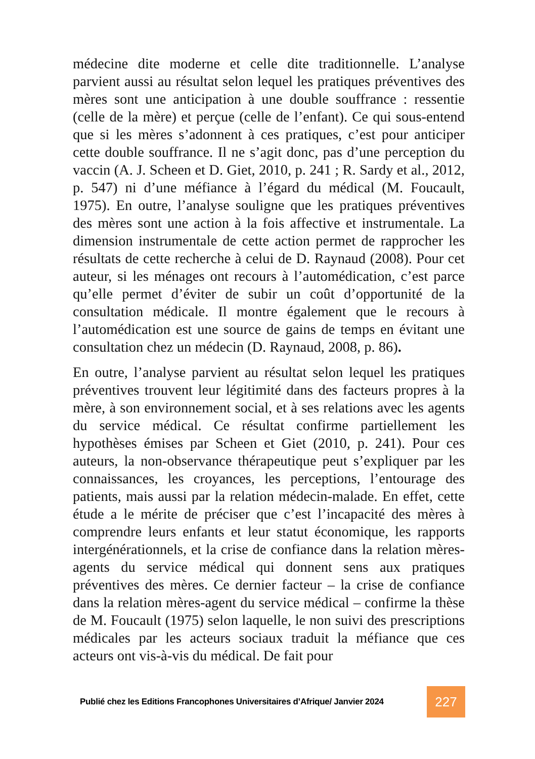médecine dite moderne et celle dite traditionnelle. L’analyse parvient aussi au résultat selon lequel les pratiques préventives des mères sont une anticipation à une double souffrance : ressentie (celle de la mère) et perçue (celle de l’enfant). Ce qui sous-entend que si les mères s’adonnent à ces pratiques, c’est pour anticiper cette double souffrance. Il ne s’agit donc, pas d’une perception du vaccin (A. J. Scheen et D. Giet, 2010, p. 241 ; R. Sardy et al., 2012, p. 547) ni d’une méfiance à l’égard du médical (M. Foucault, 1975). En outre, l’analyse souligne que les pratiques préventives des mères sont une action à la fois affective et instrumentale. La dimension instrumentale de cette action permet de rapprocher les résultats de cette recherche à celui de D. Raynaud (2008). Pour cet auteur, si les ménages ont recours à l’automédication, c’est parce qu’elle permet d’éviter de subir un coût d’opportunité de la consultation médicale. Il montre également que le recours à l’automédication est une source de gains de temps en évitant une consultation chez un médecin (D. Raynaud, 2008, p. 86).
En outre, l’analyse parvient au résultat selon lequel les pratiques préventives trouvent leur légitimité dans des facteurs propres à la mère, à son environnement social, et à ses relations avec les agents du service médical. Ce résultat confirme partiellement les hypothèses émises par Scheen et Giet (2010, p. 241). Pour ces auteurs, la non-observance thérapeutique peut s’expliquer par les connaissances, les croyances, les perceptions, l’entourage des patients, mais aussi par la relation médecin-malade. En effet, cette étude a le mérite de préciser que c’est l’incapacité des mères à comprendre leurs enfants et leur statut économique, les rapports intergénérationnels, et la crise de confiance dans la relation mères-agents du service médical qui donnent sens aux pratiques préventives des mères. Ce dernier facteur – la crise de confiance dans la relation mères-agent du service médical – confirme la thèse de M. Foucault (1975) selon laquelle, le non suivi des prescriptions médicales par les acteurs sociaux traduit la méfiance que ces acteurs ont vis-à-vis du médical. De fait pour
Publié chez les Editions Francophones Universitaires d’Afrique/ Janvier 2024
227